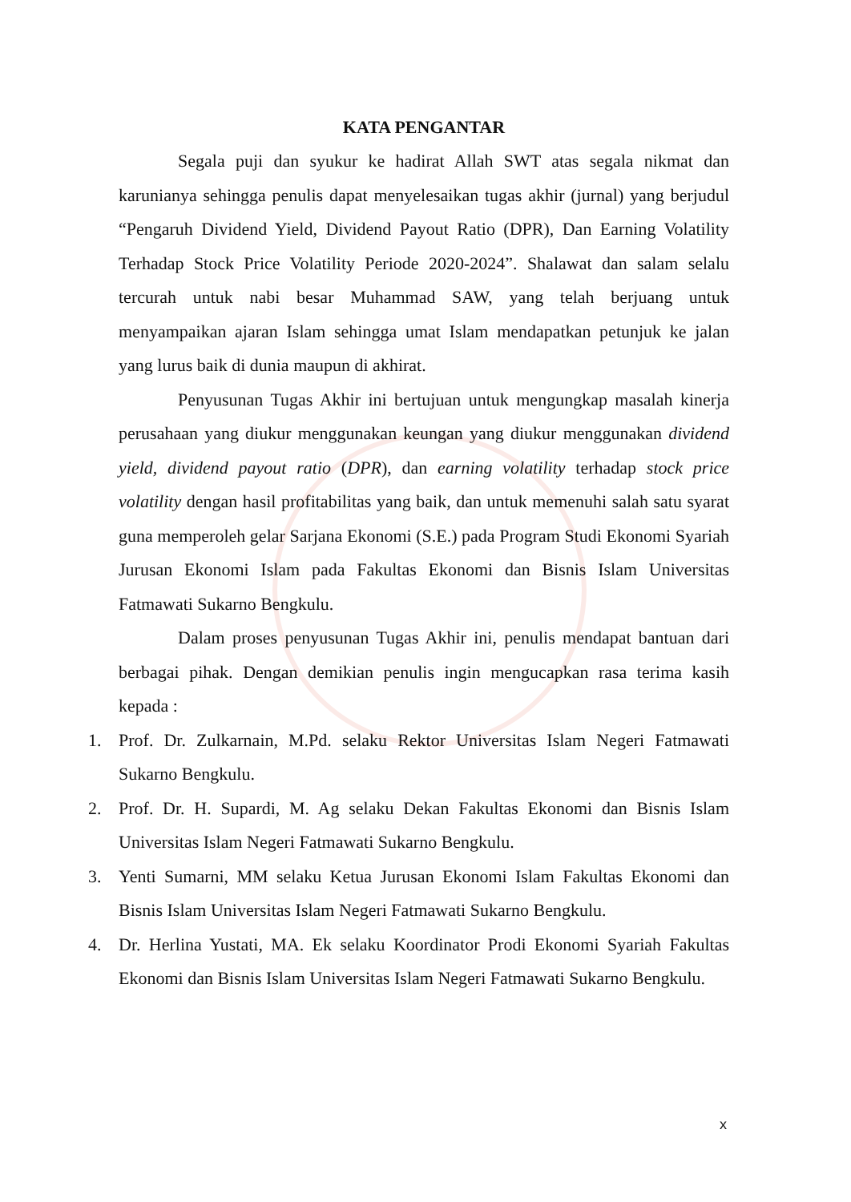KATA PENGANTAR
Segala puji dan syukur ke hadirat Allah SWT atas segala nikmat dan karunianya sehingga penulis dapat menyelesaikan tugas akhir (jurnal) yang berjudul “Pengaruh Dividend Yield, Dividend Payout Ratio (DPR), Dan Earning Volatility Terhadap Stock Price Volatility Periode 2020-2024”. Shalawat dan salam selalu tercurah untuk nabi besar Muhammad SAW, yang telah berjuang untuk menyampaikan ajaran Islam sehingga umat Islam mendapatkan petunjuk ke jalan yang lurus baik di dunia maupun di akhirat.
Penyusunan Tugas Akhir ini bertujuan untuk mengungkap masalah kinerja perusahaan yang diukur menggunakan keungan yang diukur menggunakan dividend yield, dividend payout ratio (DPR), dan earning volatility terhadap stock price volatility dengan hasil profitabilitas yang baik, dan untuk memenuhi salah satu syarat guna memperoleh gelar Sarjana Ekonomi (S.E.) pada Program Studi Ekonomi Syariah Jurusan Ekonomi Islam pada Fakultas Ekonomi dan Bisnis Islam Universitas Fatmawati Sukarno Bengkulu.
Dalam proses penyusunan Tugas Akhir ini, penulis mendapat bantuan dari berbagai pihak. Dengan demikian penulis ingin mengucapkan rasa terima kasih kepada :
1. Prof. Dr. Zulkarnain, M.Pd. selaku Rektor Universitas Islam Negeri Fatmawati Sukarno Bengkulu.
2. Prof. Dr. H. Supardi, M. Ag selaku Dekan Fakultas Ekonomi dan Bisnis Islam Universitas Islam Negeri Fatmawati Sukarno Bengkulu.
3. Yenti Sumarni, MM selaku Ketua Jurusan Ekonomi Islam Fakultas Ekonomi dan Bisnis Islam Universitas Islam Negeri Fatmawati Sukarno Bengkulu.
4. Dr. Herlina Yustati, MA. Ek selaku Koordinator Prodi Ekonomi Syariah Fakultas Ekonomi dan Bisnis Islam Universitas Islam Negeri Fatmawati Sukarno Bengkulu.
x